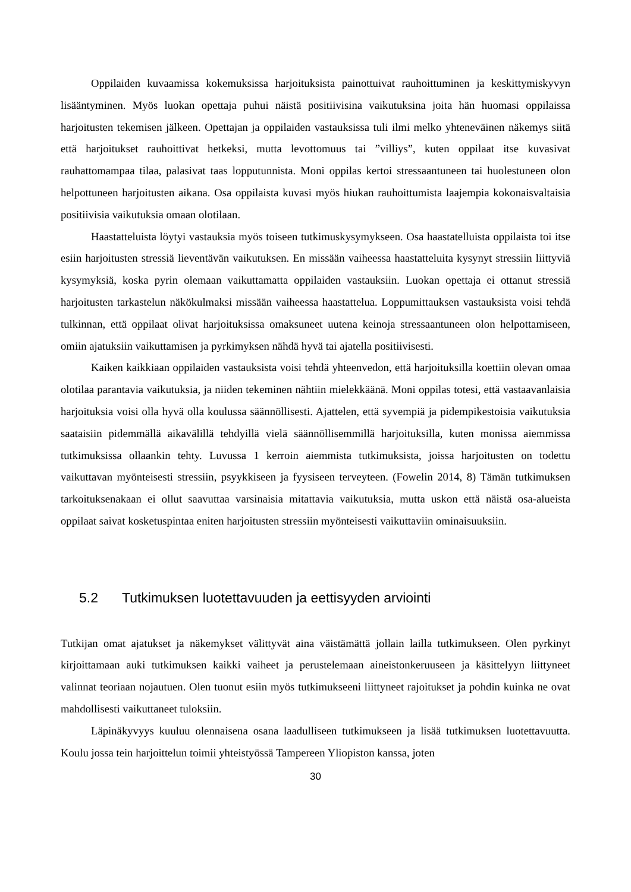Oppilaiden kuvaamissa kokemuksissa harjoituksista painottuivat rauhoittuminen ja keskittymiskyvyn lisääntyminen. Myös luokan opettaja puhui näistä positiivisina vaikutuksina joita hän huomasi oppilaissa harjoitusten tekemisen jälkeen. Opettajan ja oppilaiden vastauksissa tuli ilmi melko yhteneväinen näkemys siitä että harjoitukset rauhoittivat hetkeksi, mutta levottomuus tai ”villiys”, kuten oppilaat itse kuvasivat rauhattomampaa tilaa, palasivat taas lopputunnista. Moni oppilas kertoi stressaantuneen tai huolestuneen olon helpottuneen harjoitusten aikana. Osa oppilaista kuvasi myös hiukan rauhoittumista laajempia kokonaisvaltaisia positiivisia vaikutuksia omaan olotilaan.
Haastatteluista löytyi vastauksia myös toiseen tutkimuskysymykseen. Osa haastatelluista oppilaista toi itse esiin harjoitusten stressiä lieventävän vaikutuksen. En missään vaiheessa haastatteluita kysynyt stressiin liittyviä kysymyksiä, koska pyrin olemaan vaikuttamatta oppilaiden vastauksiin. Luokan opettaja ei ottanut stressiä harjoitusten tarkastelun näkökulmaksi missään vaiheessa haastattelua. Loppumittauksen vastauksista voisi tehdä tulkinnan, että oppilaat olivat harjoituksissa omaksuneet uutena keinoja stressaantuneen olon helpottamiseen, omiin ajatuksiin vaikuttamisen ja pyrkimyksen nähdä hyvä tai ajatella positiivisesti.
Kaiken kaikkiaan oppilaiden vastauksista voisi tehdä yhteenvedon, että harjoituksilla koettiin olevan omaa olotilaa parantavia vaikutuksia, ja niiden tekeminen nähtiin mielekkäänä. Moni oppilas totesi, että vastaavanlaisia harjoituksia voisi olla hyvä olla koulussa säännöllisesti. Ajattelen, että syvempiä ja pidempikestoisia vaikutuksia saataisiin pidemmällä aikavälillä tehdyillä vielä säännöllisemmillä harjoituksilla, kuten monissa aiemmissa tutkimuksissa ollaankin tehty. Luvussa 1 kerroin aiemmista tutkimuksista, joissa harjoitusten on todettu vaikuttavan myönteisesti stressiin, psyykkiseen ja fyysiseen terveyteen. (Fowelin 2014, 8) Tämän tutkimuksen tarkoituksenakaan ei ollut saavuttaa varsinaisia mitattavia vaikutuksia, mutta uskon että näistä osa-alueista oppilaat saivat kosketuspintaa eniten harjoitusten stressiin myönteisesti vaikuttaviin ominaisuuksiin.
5.2 Tutkimuksen luotettavuuden ja eettisyyden arviointi
Tutkijan omat ajatukset ja näkemykset välittyvät aina väistämättä jollain lailla tutkimukseen. Olen pyrkinyt kirjoittamaan auki tutkimuksen kaikki vaiheet ja perustelemaan aineistonkeruuseen ja käsittelyyn liittyneet valinnat teoriaan nojautuen. Olen tuonut esiin myös tutkimukseeni liittyneet rajoitukset ja pohdin kuinka ne ovat mahdollisesti vaikuttaneet tuloksiin.
Läpinäkyvyys kuuluu olennaisena osana laadulliseen tutkimukseen ja lisää tutkimuksen luotettavuutta. Koulu jossa tein harjoittelun toimii yhteistyössä Tampereen Yliopiston kanssa, joten
30